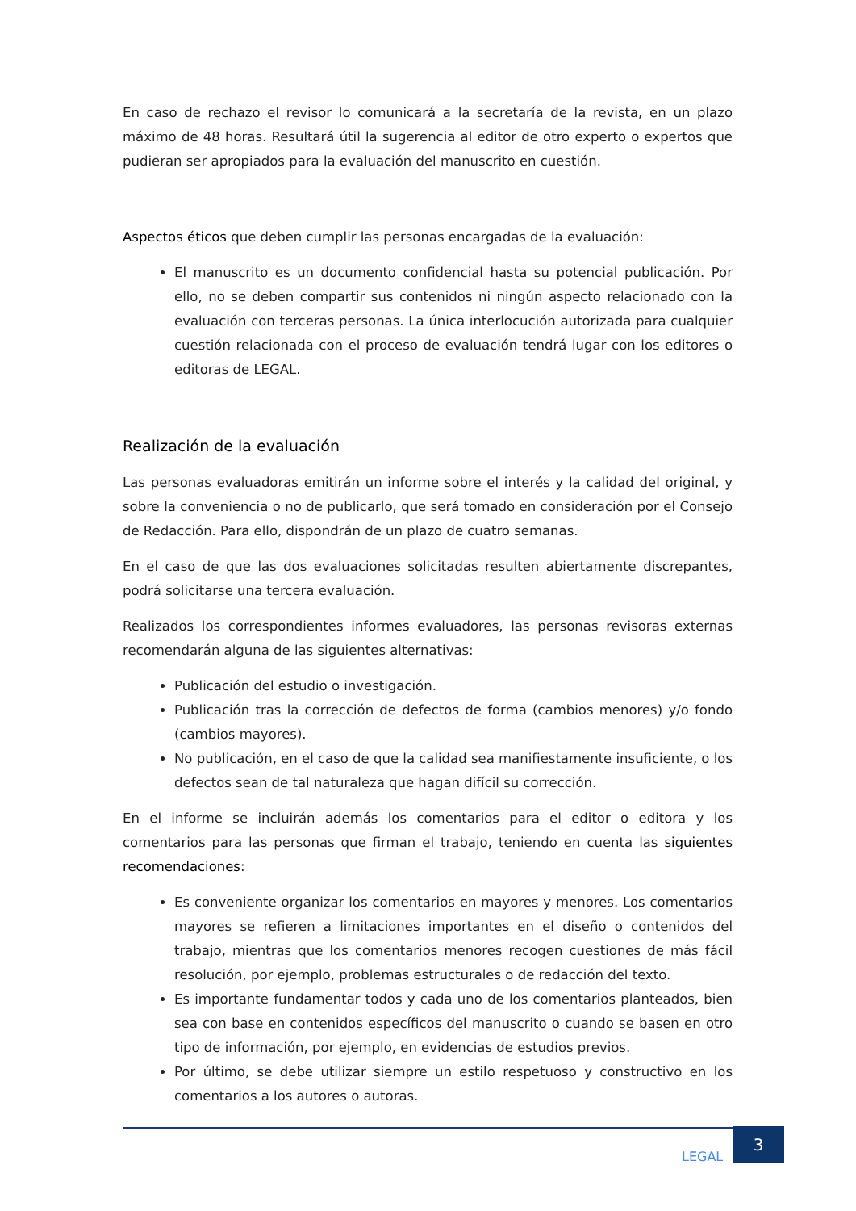En caso de rechazo el revisor lo comunicará a la secretaría de la revista, en un plazo máximo de 48 horas. Resultará útil la sugerencia al editor de otro experto o expertos que pudieran ser apropiados para la evaluación del manuscrito en cuestión.
Aspectos éticos que deben cumplir las personas encargadas de la evaluación:
El manuscrito es un documento confidencial hasta su potencial publicación. Por ello, no se deben compartir sus contenidos ni ningún aspecto relacionado con la evaluación con terceras personas. La única interlocución autorizada para cualquier cuestión relacionada con el proceso de evaluación tendrá lugar con los editores o editoras de LEGAL.
Realización de la evaluación
Las personas evaluadoras emitirán un informe sobre el interés y la calidad del original, y sobre la conveniencia o no de publicarlo, que será tomado en consideración por el Consejo de Redacción. Para ello, dispondrán de un plazo de cuatro semanas.
En el caso de que las dos evaluaciones solicitadas resulten abiertamente discrepantes, podrá solicitarse una tercera evaluación.
Realizados los correspondientes informes evaluadores, las personas revisoras externas recomendarán alguna de las siguientes alternativas:
Publicación del estudio o investigación.
Publicación tras la corrección de defectos de forma (cambios menores) y/o fondo (cambios mayores).
No publicación, en el caso de que la calidad sea manifiestamente insuficiente, o los defectos sean de tal naturaleza que hagan difícil su corrección.
En el informe se incluirán además los comentarios para el editor o editora y los comentarios para las personas que firman el trabajo, teniendo en cuenta las siguientes recomendaciones:
Es conveniente organizar los comentarios en mayores y menores. Los comentarios mayores se refieren a limitaciones importantes en el diseño o contenidos del trabajo, mientras que los comentarios menores recogen cuestiones de más fácil resolución, por ejemplo, problemas estructurales o de redacción del texto.
Es importante fundamentar todos y cada uno de los comentarios planteados, bien sea con base en contenidos específicos del manuscrito o cuando se basen en otro tipo de información, por ejemplo, en evidencias de estudios previos.
Por último, se debe utilizar siempre un estilo respetuoso y constructivo en los comentarios a los autores o autoras.
LEGAL
3